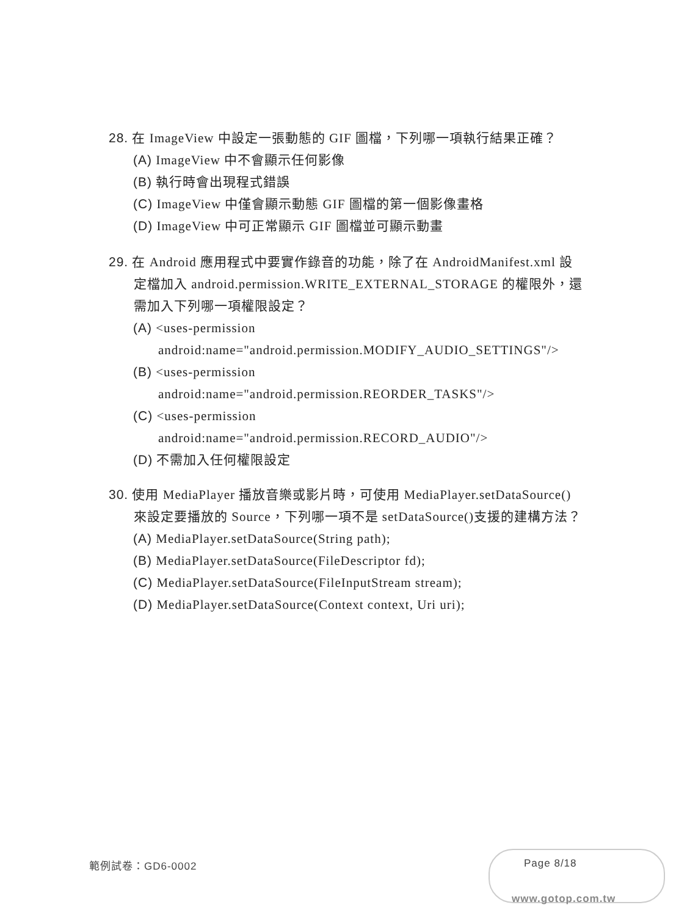28. 在 ImageView 中設定一張動態的 GIF 圖檔，下列哪一項執行結果正確？
(A) ImageView 中不會顯示任何影像
(B) 執行時會出現程式錯誤
(C) ImageView 中僅會顯示動態 GIF 圖檔的第一個影像畫格
(D) ImageView 中可正常顯示 GIF 圖檔並可顯示動畫
29. 在 Android 應用程式中要實作錄音的功能，除了在 AndroidManifest.xml 設定檔加入 android.permission.WRITE_EXTERNAL_STORAGE 的權限外，還需加入下列哪一項權限設定？
(A) <uses-permission
android:name="android.permission.MODIFY_AUDIO_SETTINGS"/>
(B) <uses-permission
android:name="android.permission.REORDER_TASKS"/>
(C) <uses-permission
android:name="android.permission.RECORD_AUDIO"/>
(D) 不需加入任何權限設定
30. 使用 MediaPlayer 播放音樂或影片時，可使用 MediaPlayer.setDataSource() 來設定要播放的 Source，下列哪一項不是 setDataSource()支援的建構方法？
(A) MediaPlayer.setDataSource(String path);
(B) MediaPlayer.setDataSource(FileDescriptor fd);
(C) MediaPlayer.setDataSource(FileInputStream stream);
(D) MediaPlayer.setDataSource(Context context, Uri uri);
範例試卷：GD6-0002 Page 8/18
www.gotop.com.tw